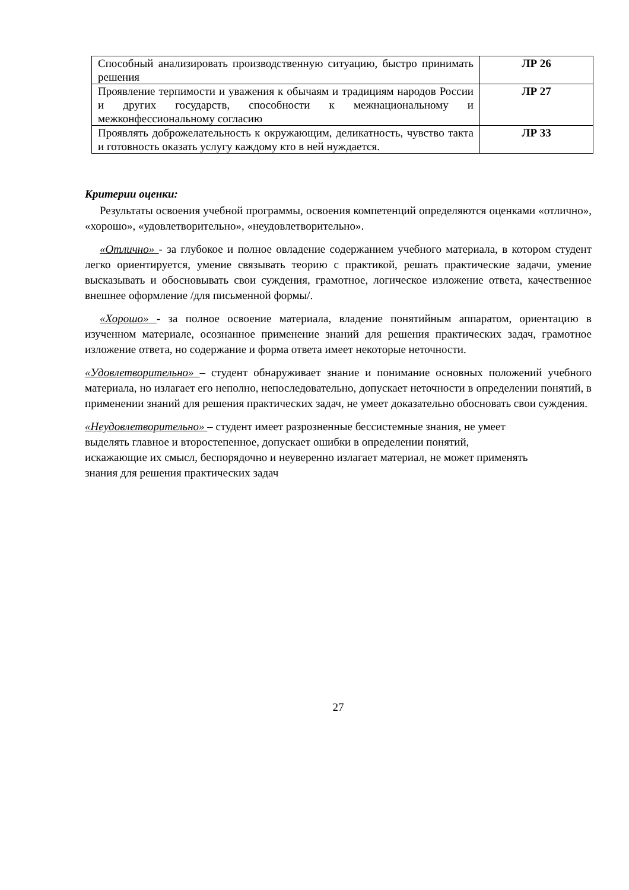| Способный анализировать производственную ситуацию, быстро принимать решения | ЛР 26 |
| Проявление терпимости и уважения к обычаям и традициям народов России и других государств, способности к межнациональному и межконфессиональному согласию | ЛР 27 |
| Проявлять доброжелательность к окружающим, деликатность, чувство такта и готовность оказать услугу каждому кто в ней нуждается. | ЛР 33 |
Критерии оценки:
Результаты освоения учебной программы, освоения компетенций определяются оценками «отлично», «хорошо», «удовлетворительно», «неудовлетворительно».
«Отлично» - за глубокое и полное овладение содержанием учебного материала, в котором студент легко ориентируется, умение связывать теорию с практикой, решать практические задачи, умение высказывать и обосновывать свои суждения, грамотное, логическое изложение ответа, качественное внешнее оформление /для письменной формы/.
«Хорошо» - за полное освоение материала, владение понятийным аппаратом, ориентацию в изученном материале, осознанное применение знаний для решения практических задач, грамотное изложение ответа, но содержание и форма ответа имеет некоторые неточности.
«Удовлетворительно» – студент обнаруживает знание и понимание основных положений учебного материала, но излагает его неполно, непоследовательно, допускает неточности в определении понятий, в применении знаний для решения практических задач, не умеет доказательно обосновать свои суждения.
«Неудовлетворительно» – студент имеет разрозненные бессистемные знания, не умеет
выделять главное и второстепенное, допускает ошибки в определении понятий,
искажающие их смысл, беспорядочно и неуверенно излагает материал, не может применять
знания для решения практических задач
27